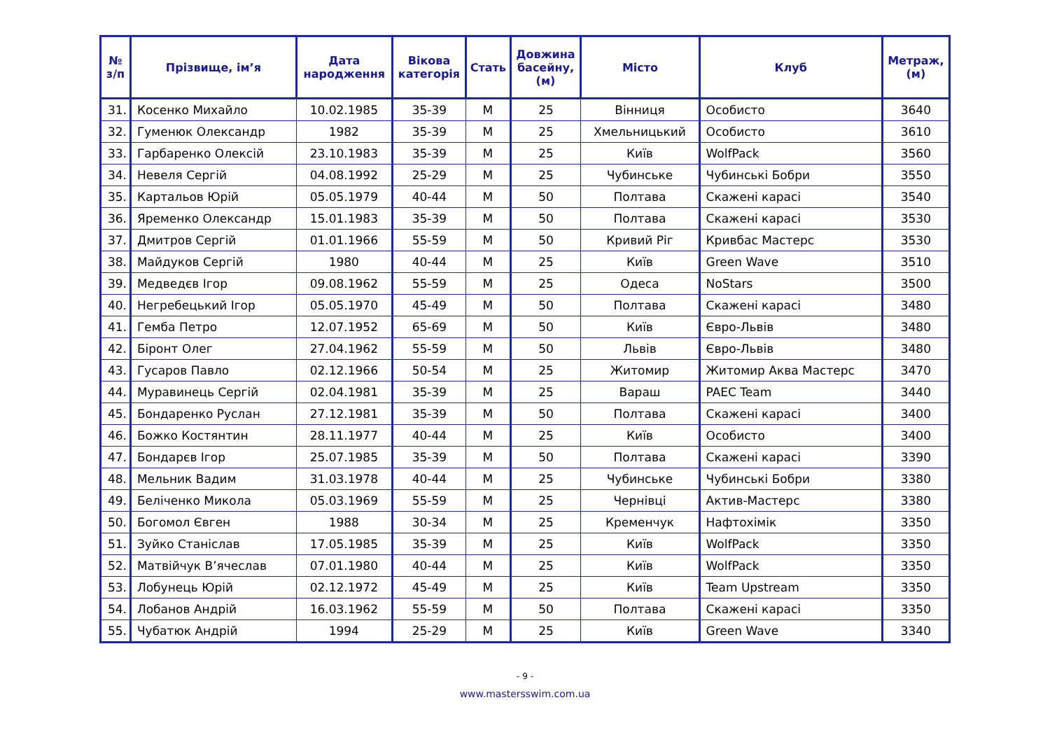| № з/п | Прізвище, ім’я | Дата народження | Вікова категорія | Стать | Довжина басейну, (м) | Місто | Клуб | Метраж, (м) |
| --- | --- | --- | --- | --- | --- | --- | --- | --- |
| 31. | Косенко Михайло | 10.02.1985 | 35-39 | М | 25 | Вінниця | Особисто | 3640 |
| 32. | Гуменюк Олександр | 1982 | 35-39 | М | 25 | Хмельницький | Особисто | 3610 |
| 33. | Гарбаренко Олексій | 23.10.1983 | 35-39 | М | 25 | Київ | WolfPack | 3560 |
| 34. | Невеля Сергій | 04.08.1992 | 25-29 | М | 25 | Чубинське | Чубинські Бобри | 3550 |
| 35. | Картальов Юрій | 05.05.1979 | 40-44 | М | 50 | Полтава | Скажені карасі | 3540 |
| 36. | Яременко Олександр | 15.01.1983 | 35-39 | М | 50 | Полтава | Скажені карасі | 3530 |
| 37. | Дмитров Сергій | 01.01.1966 | 55-59 | М | 50 | Кривий Ріг | Кривбас Мастерс | 3530 |
| 38. | Майдуков Сергій | 1980 | 40-44 | М | 25 | Київ | Green Wave | 3510 |
| 39. | Медведєв Ігор | 09.08.1962 | 55-59 | М | 25 | Одеса | NoStars | 3500 |
| 40. | Негребецький Ігор | 05.05.1970 | 45-49 | М | 50 | Полтава | Скажені карасі | 3480 |
| 41. | Гемба Петро | 12.07.1952 | 65-69 | М | 50 | Київ | Євро-Львів | 3480 |
| 42. | Біронт Олег | 27.04.1962 | 55-59 | М | 50 | Львів | Євро-Львів | 3480 |
| 43. | Гусаров Павло | 02.12.1966 | 50-54 | М | 25 | Житомир | Житомир Аква Мастерс | 3470 |
| 44. | Муравинець Сергій | 02.04.1981 | 35-39 | М | 25 | Вараш | PAEC Team | 3440 |
| 45. | Бондаренко Руслан | 27.12.1981 | 35-39 | М | 50 | Полтава | Скажені карасі | 3400 |
| 46. | Божко Костянтин | 28.11.1977 | 40-44 | М | 25 | Київ | Особисто | 3400 |
| 47. | Бондарєв Ігор | 25.07.1985 | 35-39 | М | 50 | Полтава | Скажені карасі | 3390 |
| 48. | Мельник Вадим | 31.03.1978 | 40-44 | М | 25 | Чубинське | Чубинські Бобри | 3380 |
| 49. | Беліченко Микола | 05.03.1969 | 55-59 | М | 25 | Чернівці | Актив-Мастерс | 3380 |
| 50. | Богомол Євген | 1988 | 30-34 | М | 25 | Кременчук | Нафтохімік | 3350 |
| 51. | Зуйко Станіслав | 17.05.1985 | 35-39 | М | 25 | Київ | WolfPack | 3350 |
| 52. | Матвійчук В’ячеслав | 07.01.1980 | 40-44 | М | 25 | Київ | WolfPack | 3350 |
| 53. | Лобунець Юрій | 02.12.1972 | 45-49 | М | 25 | Київ | Team Upstream | 3350 |
| 54. | Лобанов Андрій | 16.03.1962 | 55-59 | М | 50 | Полтава | Скажені карасі | 3350 |
| 55. | Чубатюк Андрій | 1994 | 25-29 | М | 25 | Київ | Green Wave | 3340 |
- 9 -
www.mastersswim.com.ua